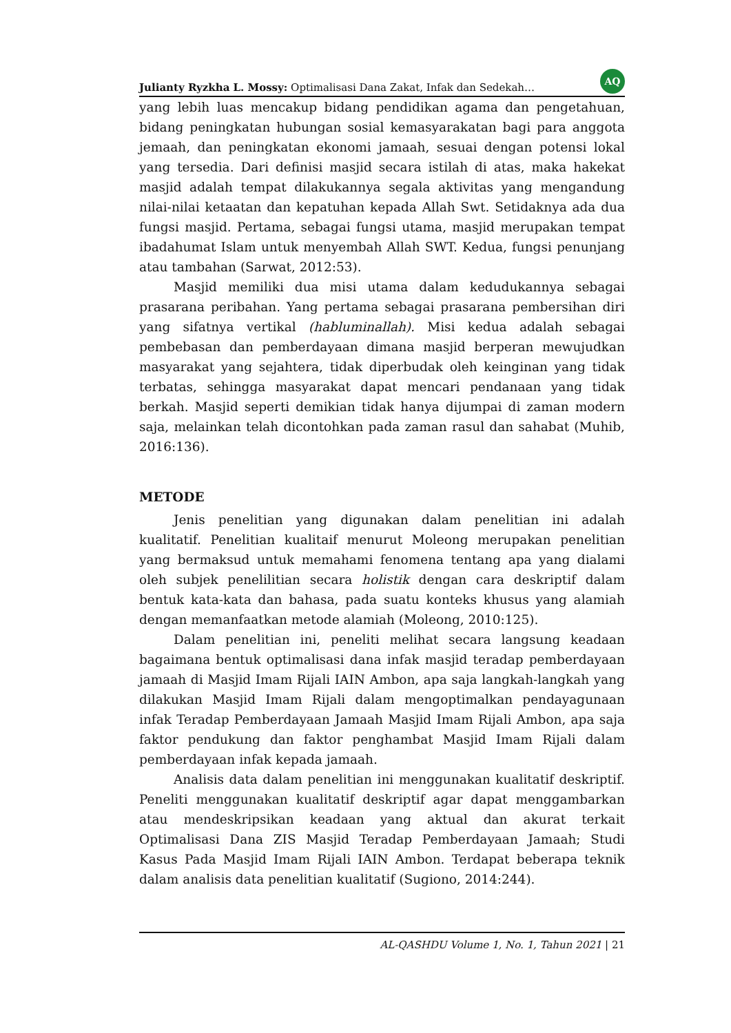Julianty Ryzkha L. Mossy: Optimalisasi Dana Zakat, Infak dan Sedekah… AQ
yang lebih luas mencakup bidang pendidikan agama dan pengetahuan, bidang peningkatan hubungan sosial kemasyarakatan bagi para anggota jemaah, dan peningkatan ekonomi jamaah, sesuai dengan potensi lokal yang tersedia. Dari definisi masjid secara istilah di atas, maka hakekat masjid adalah tempat dilakukannya segala aktivitas yang mengandung nilai-nilai ketaatan dan kepatuhan kepada Allah Swt. Setidaknya ada dua fungsi masjid. Pertama, sebagai fungsi utama, masjid merupakan tempat ibadahumat Islam untuk menyembah Allah SWT. Kedua, fungsi penunjang atau tambahan (Sarwat, 2012:53).
Masjid memiliki dua misi utama dalam kedudukannya sebagai prasarana peribahan. Yang pertama sebagai prasarana pembersihan diri yang sifatnya vertikal (habluminallah). Misi kedua adalah sebagai pembebasan dan pemberdayaan dimana masjid berperan mewujudkan masyarakat yang sejahtera, tidak diperbudak oleh keinginan yang tidak terbatas, sehingga masyarakat dapat mencari pendanaan yang tidak berkah. Masjid seperti demikian tidak hanya dijumpai di zaman modern saja, melainkan telah dicontohkan pada zaman rasul dan sahabat (Muhib, 2016:136).
METODE
Jenis penelitian yang digunakan dalam penelitian ini adalah kualitatif. Penelitian kualitaif menurut Moleong merupakan penelitian yang bermaksud untuk memahami fenomena tentang apa yang dialami oleh subjek penelilitian secara holistik dengan cara deskriptif dalam bentuk kata-kata dan bahasa, pada suatu konteks khusus yang alamiah dengan memanfaatkan metode alamiah (Moleong, 2010:125).
Dalam penelitian ini, peneliti melihat secara langsung keadaan bagaimana bentuk optimalisasi dana infak masjid teradap pemberdayaan jamaah di Masjid Imam Rijali IAIN Ambon, apa saja langkah-langkah yang dilakukan Masjid Imam Rijali dalam mengoptimalkan pendayagunaan infak Teradap Pemberdayaan Jamaah Masjid Imam Rijali Ambon, apa saja faktor pendukung dan faktor penghambat Masjid Imam Rijali dalam pemberdayaan infak kepada jamaah.
Analisis data dalam penelitian ini menggunakan kualitatif deskriptif. Peneliti menggunakan kualitatif deskriptif agar dapat menggambarkan atau mendeskripsikan keadaan yang aktual dan akurat terkait Optimalisasi Dana ZIS Masjid Teradap Pemberdayaan Jamaah; Studi Kasus Pada Masjid Imam Rijali IAIN Ambon. Terdapat beberapa teknik dalam analisis data penelitian kualitatif (Sugiono, 2014:244).
AL-QASHDU Volume 1, No. 1, Tahun 2021 | 21